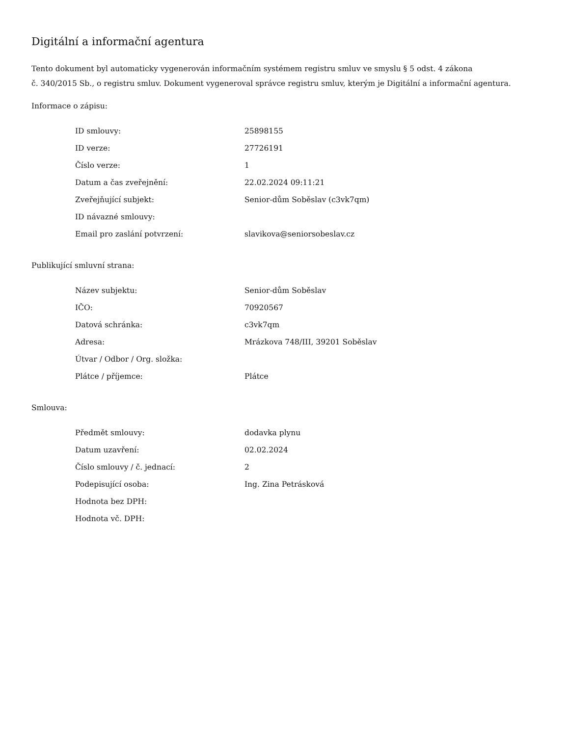Digitální a informační agentura
Tento dokument byl automaticky vygenerován informačním systémem registru smluv ve smyslu § 5 odst. 4 zákona
č. 340/2015 Sb., o registru smluv. Dokument vygeneroval správce registru smluv, kterým je Digitální a informační agentura.
Informace o zápisu:
| ID smlouvy: | 25898155 |
| ID verze: | 27726191 |
| Číslo verze: | 1 |
| Datum a čas zveřejnění: | 22.02.2024 09:11:21 |
| Zveřejňující subjekt: | Senior-dům Soběslav (c3vk7qm) |
| ID návazné smlouvy: | |
| Email pro zaslání potvrzení: | slavikova@seniorsobeslav.cz |
Publikující smluvní strana:
| Název subjektu: | Senior-dům Soběslav |
| IČO: | 70920567 |
| Datová schránka: | c3vk7qm |
| Adresa: | Mrázkova 748/III, 39201 Soběslav |
| Útvar / Odbor / Org. složka: | |
| Plátce / příjemce: | Plátce |
Smlouva:
| Předmět smlouvy: | dodavka plynu |
| Datum uzavření: | 02.02.2024 |
| Číslo smlouvy / č. jednací: | 2 |
| Podepisující osoba: | Ing. Zina Petrásková |
| Hodnota bez DPH: | |
| Hodnota vč. DPH: | |